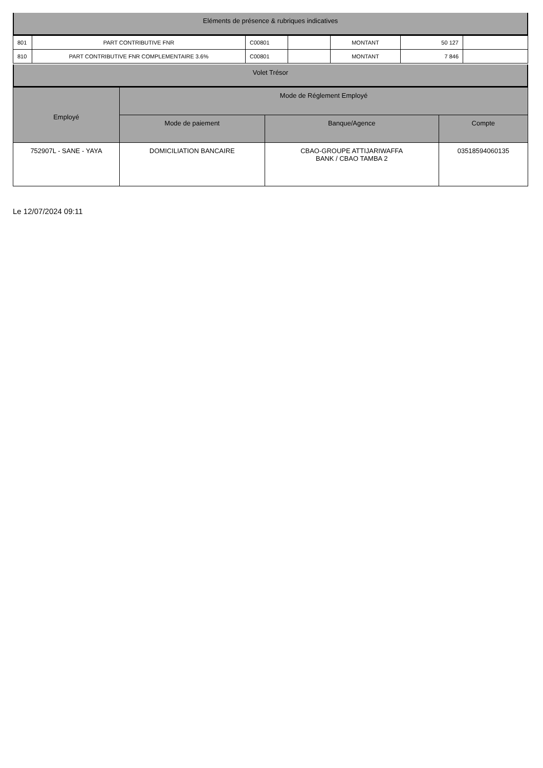Eléments de présence & rubriques indicatives
| 801 | PART CONTRIBUTIVE FNR | C00801 | | MONTANT | 50 127 | |
| 810 | PART CONTRIBUTIVE FNR COMPLEMENTAIRE 3.6% | C00801 | | MONTANT | 7 846 | |
Volet Trésor
| Employé | Mode de Réglement Employé | | |
| --- | --- | --- | --- |
| | Mode de paiement | Banque/Agence | Compte |
| 752907L - SANE - YAYA | DOMICILIATION BANCAIRE | CBAO-GROUPE ATTIJARIWAFFA BANK / CBAO TAMBA 2 | 03518594060135 |
Le 12/07/2024 09:11